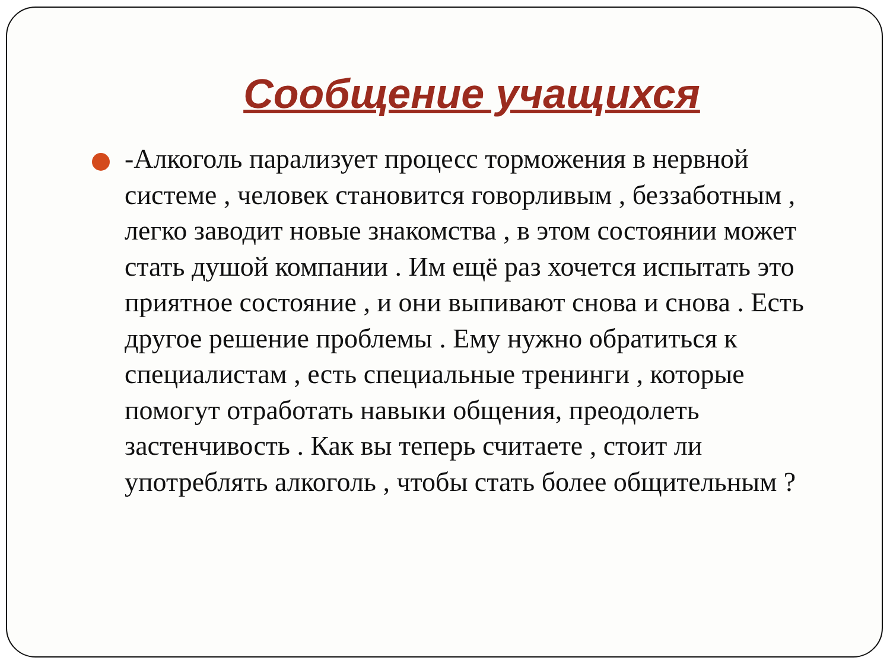Сообщение учащихся
-Алкоголь парализует процесс торможения в нервной системе , человек становится говорливым , беззаботным , легко заводит новые знакомства , в этом состоянии может стать душой компании . Им ещё раз хочется испытать это приятное состояние , и они выпивают снова и снова . Есть другое решение проблемы . Ему нужно обратиться к специалистам , есть специальные тренинги , которые помогут отработать навыки общения, преодолеть застенчивость . Как вы теперь считаете , стоит ли употреблять алкоголь , чтобы стать более общительным ?